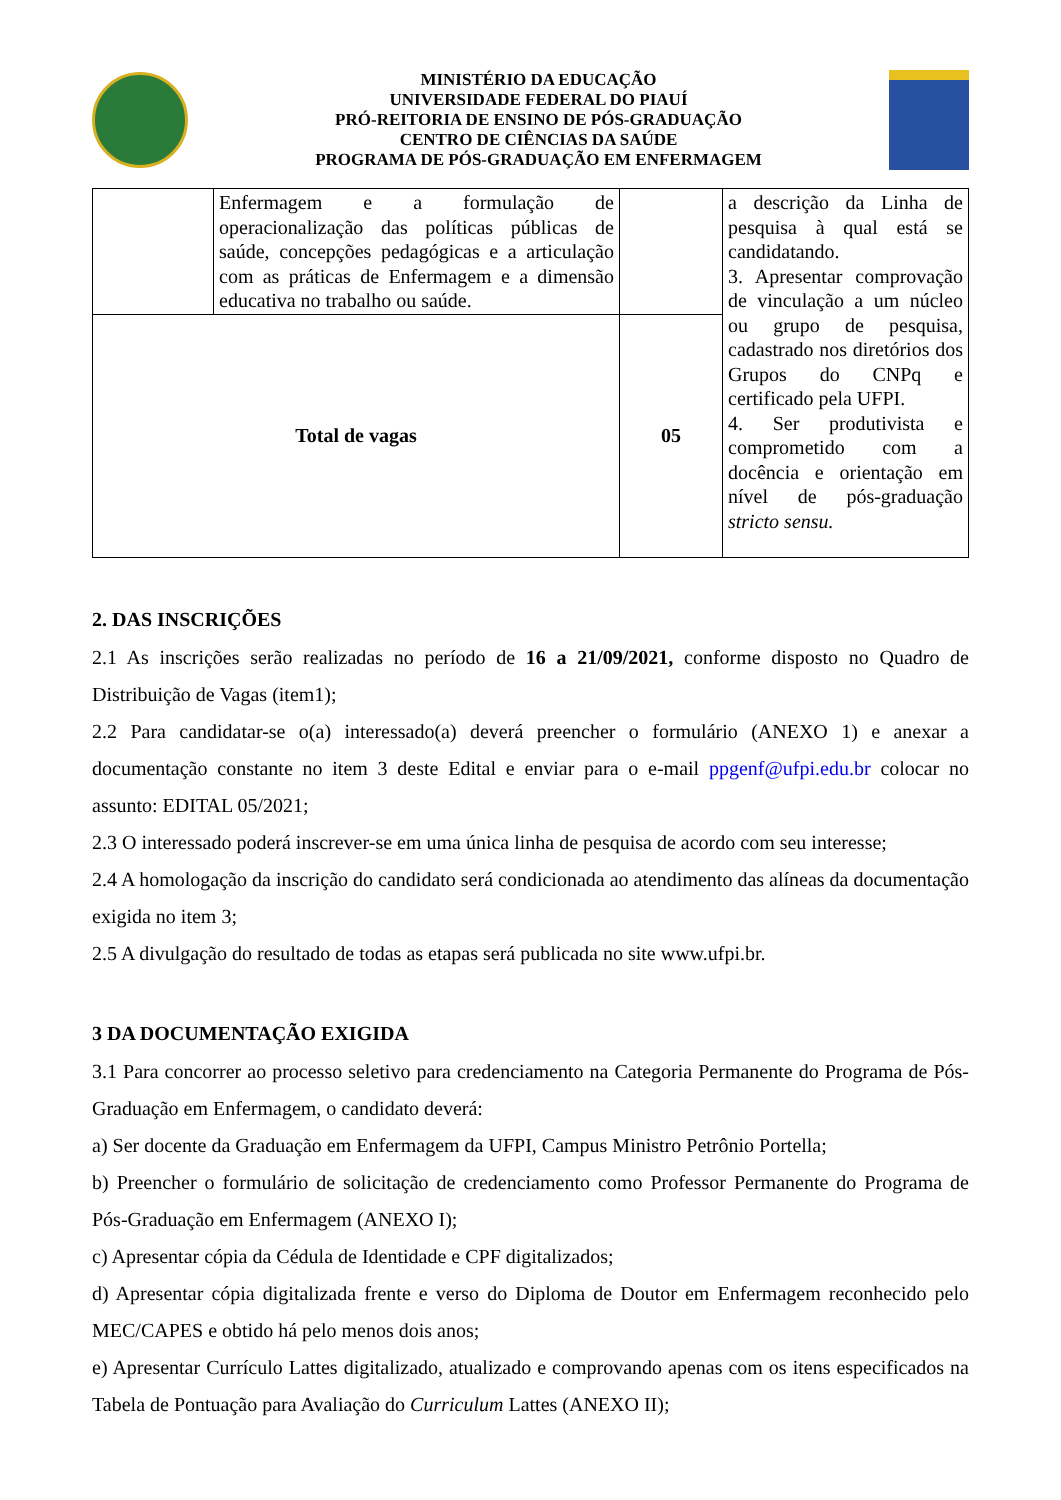MINISTÉRIO DA EDUCAÇÃO
UNIVERSIDADE FEDERAL DO PIAUÍ
PRÓ-REITORIA DE ENSINO DE PÓS-GRADUAÇÃO
CENTRO DE CIÊNCIAS DA SAÚDE
PROGRAMA DE PÓS-GRADUAÇÃO EM ENFERMAGEM
| | Enfermagem e a formulação de operacionalização das políticas públicas de saúde, concepções pedagógicas e a articulação com as práticas de Enfermagem e a dimensão educativa no trabalho ou saúde. | | a descrição da Linha de pesquisa à qual está se candidatando. 3. Apresentar comprovação de vinculação a um núcleo ou grupo de pesquisa, cadastrado nos diretórios dos Grupos do CNPq e certificado pela UFPI. 4. Ser produtivista e comprometido com a docência e orientação em nível de pós-graduação stricto sensu. |
| Total de vagas | | 05 | |
2. DAS INSCRIÇÕES
2.1 As inscrições serão realizadas no período de 16 a 21/09/2021, conforme disposto no Quadro de Distribuição de Vagas (item1);
2.2 Para candidatar-se o(a) interessado(a) deverá preencher o formulário (ANEXO 1) e anexar a documentação constante no item 3 deste Edital e enviar para o e-mail ppgenf@ufpi.edu.br colocar no assunto: EDITAL 05/2021;
2.3 O interessado poderá inscrever-se em uma única linha de pesquisa de acordo com seu interesse;
2.4 A homologação da inscrição do candidato será condicionada ao atendimento das alíneas da documentação exigida no item 3;
2.5 A divulgação do resultado de todas as etapas será publicada no site www.ufpi.br.
3 DA DOCUMENTAÇÃO EXIGIDA
3.1 Para concorrer ao processo seletivo para credenciamento na Categoria Permanente do Programa de Pós-Graduação em Enfermagem, o candidato deverá:
a) Ser docente da Graduação em Enfermagem da UFPI, Campus Ministro Petrônio Portella;
b) Preencher o formulário de solicitação de credenciamento como Professor Permanente do Programa de Pós-Graduação em Enfermagem (ANEXO I);
c) Apresentar cópia da Cédula de Identidade e CPF digitalizados;
d) Apresentar cópia digitalizada frente e verso do Diploma de Doutor em Enfermagem reconhecido pelo MEC/CAPES e obtido há pelo menos dois anos;
e) Apresentar Currículo Lattes digitalizado, atualizado e comprovando apenas com os itens especificados na Tabela de Pontuação para Avaliação do Curriculum Lattes (ANEXO II);